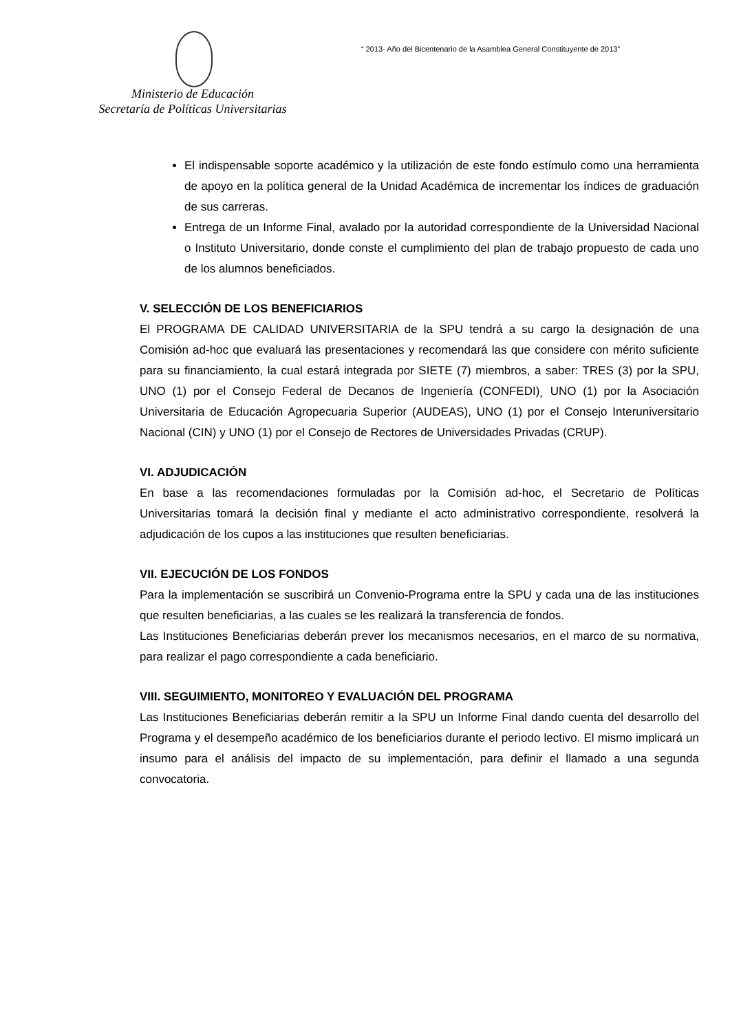“ 2013- Año del Bicentenario de la Asamblea General Constituyente de 2013”
Ministerio de Educación
Secretaría de Políticas Universitarias
El indispensable soporte académico y la utilización de este fondo estímulo como una herramienta de apoyo en la política general de la Unidad Académica de incrementar los índices de graduación de sus carreras.
Entrega de un Informe Final, avalado por la autoridad correspondiente de la Universidad Nacional o Instituto Universitario, donde conste el cumplimiento del plan de trabajo propuesto de cada uno de los alumnos beneficiados.
V. SELECCIÓN DE LOS BENEFICIARIOS
El PROGRAMA DE CALIDAD UNIVERSITARIA de la SPU tendrá a su cargo la designación de una Comisión ad-hoc que evaluará las presentaciones y recomendará las que considere con mérito suficiente para su financiamiento, la cual estará integrada por SIETE (7) miembros, a saber: TRES (3) por la SPU, UNO (1) por el Consejo Federal de Decanos de Ingeniería (CONFEDI)¸ UNO (1) por la Asociación Universitaria de Educación Agropecuaria Superior (AUDEAS), UNO (1) por el Consejo Interuniversitario Nacional (CIN) y UNO (1) por el Consejo de Rectores de Universidades Privadas (CRUP).
VI. ADJUDICACIÓN
En base a las recomendaciones formuladas por la Comisión ad-hoc, el Secretario de Políticas Universitarias tomará la decisión final y mediante el acto administrativo correspondiente, resolverá la adjudicación de los cupos a las instituciones que resulten beneficiarias.
VII. EJECUCIÓN DE LOS FONDOS
Para la implementación se suscribirá un Convenio-Programa entre la SPU y cada una de las instituciones que resulten beneficiarias, a las cuales se les realizará la transferencia de fondos.
Las Instituciones Beneficiarias deberán prever los mecanismos necesarios, en el marco de su normativa, para realizar el pago correspondiente a cada beneficiario.
VIII. SEGUIMIENTO, MONITOREO Y EVALUACIÓN DEL PROGRAMA
Las Instituciones Beneficiarias deberán remitir a la SPU un Informe Final dando cuenta del desarrollo del Programa y el desempeño académico de los beneficiarios durante el periodo lectivo. El mismo implicará un insumo para el análisis del impacto de su implementación, para definir el llamado a una segunda convocatoria.